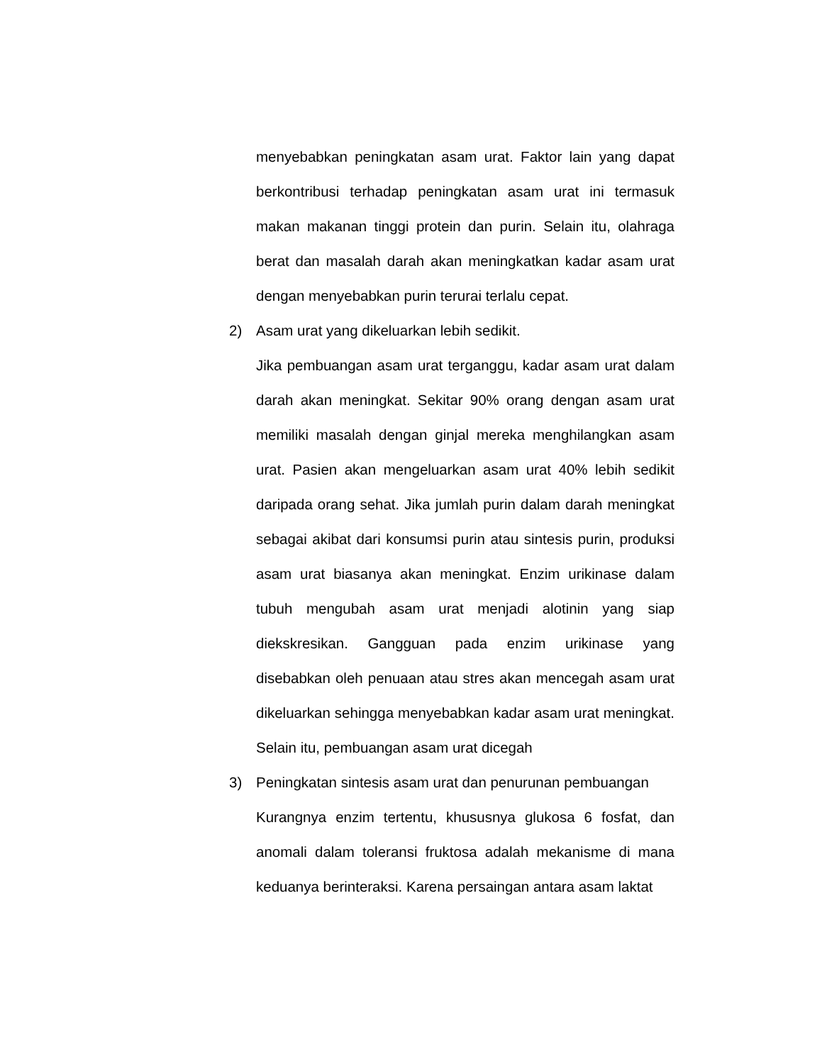menyebabkan peningkatan asam urat. Faktor lain yang dapat berkontribusi terhadap peningkatan asam urat ini termasuk makan makanan tinggi protein dan purin. Selain itu, olahraga berat dan masalah darah akan meningkatkan kadar asam urat dengan menyebabkan purin terurai terlalu cepat.
2) Asam urat yang dikeluarkan lebih sedikit.
Jika pembuangan asam urat terganggu, kadar asam urat dalam darah akan meningkat. Sekitar 90% orang dengan asam urat memiliki masalah dengan ginjal mereka menghilangkan asam urat. Pasien akan mengeluarkan asam urat 40% lebih sedikit daripada orang sehat. Jika jumlah purin dalam darah meningkat sebagai akibat dari konsumsi purin atau sintesis purin, produksi asam urat biasanya akan meningkat. Enzim urikinase dalam tubuh mengubah asam urat menjadi alotinin yang siap diekskresikan. Gangguan pada enzim urikinase yang disebabkan oleh penuaan atau stres akan mencegah asam urat dikeluarkan sehingga menyebabkan kadar asam urat meningkat. Selain itu, pembuangan asam urat dicegah
3) Peningkatan sintesis asam urat dan penurunan pembuangan
Kurangnya enzim tertentu, khususnya glukosa 6 fosfat, dan anomali dalam toleransi fruktosa adalah mekanisme di mana keduanya berinteraksi. Karena persaingan antara asam laktat